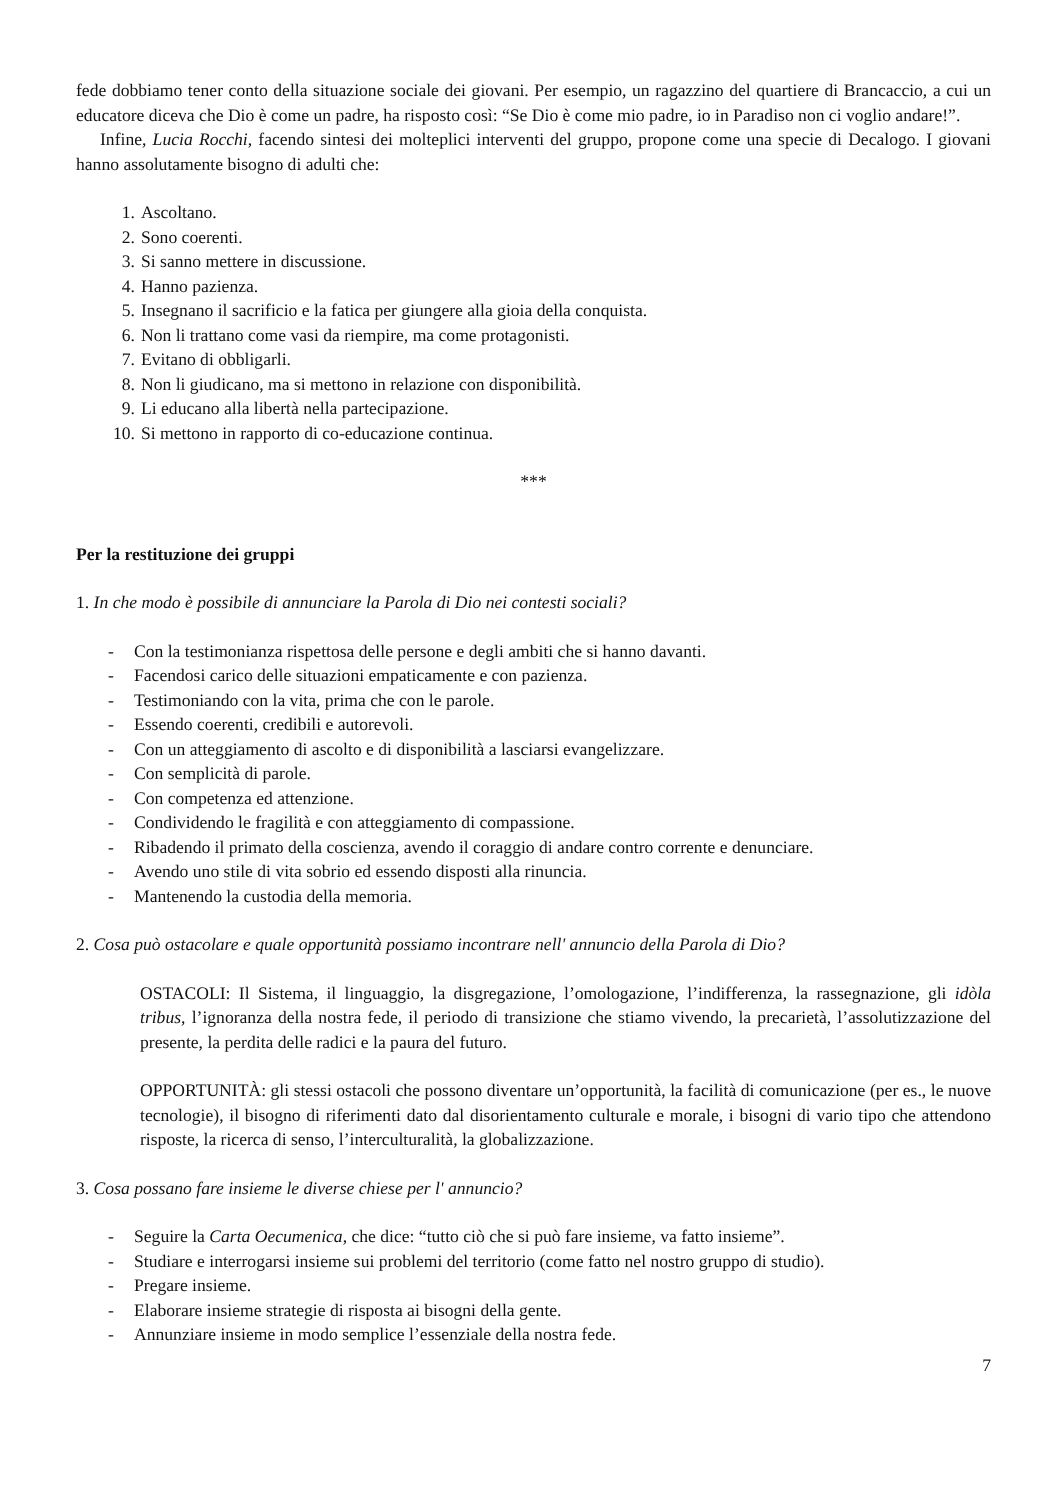fede dobbiamo tener conto della situazione sociale dei giovani. Per esempio, un ragazzino del quartiere di Brancaccio, a cui un educatore diceva che Dio è come un padre, ha risposto così: “Se Dio è come mio padre, io in Paradiso non ci voglio andare!”.
Infine, Lucia Rocchi, facendo sintesi dei molteplici interventi del gruppo, propone come una specie di Decalogo. I giovani hanno assolutamente bisogno di adulti che:
1. Ascoltano.
2. Sono coerenti.
3. Si sanno mettere in discussione.
4. Hanno pazienza.
5. Insegnano il sacrificio e la fatica per giungere alla gioia della conquista.
6. Non li trattano come vasi da riempire, ma come protagonisti.
7. Evitano di obbligarli.
8. Non li giudicano, ma si mettono in relazione con disponibilità.
9. Li educano alla libertà nella partecipazione.
10. Si mettono in rapporto di co-educazione continua.
***
Per la restituzione dei gruppi
1. In che modo è possibile di annunciare la Parola di Dio nei contesti sociali?
- Con la testimonianza rispettosa delle persone e degli ambiti che si hanno davanti.
- Facendosi carico delle situazioni empaticamente e con pazienza.
- Testimoniando con la vita, prima che con le parole.
- Essendo coerenti, credibili e autorevoli.
- Con un atteggiamento di ascolto e di disponibilità a lasciarsi evangelizzare.
- Con semplicità di parole.
- Con competenza ed attenzione.
- Condividendo le fragilità e con atteggiamento di compassione.
- Ribadendo il primato della coscienza, avendo il coraggio di andare contro corrente e denunciare.
- Avendo uno stile di vita sobrio ed essendo disposti alla rinuncia.
- Mantenendo la custodia della memoria.
2. Cosa può ostacolare e quale opportunità possiamo incontrare nell' annuncio della Parola di Dio?
OSTACOLI: Il Sistema, il linguaggio, la disgregazione, l’omologazione, l’indifferenza, la rassegnazione, gli idòla tribus, l’ignoranza della nostra fede, il periodo di transizione che stiamo vivendo, la precarietà, l’assolutizzazione del presente, la perdita delle radici e la paura del futuro.
OPPORTUNITÀ: gli stessi ostacoli che possono diventare un’opportunità, la facilità di comunicazione (per es., le nuove tecnologie), il bisogno di riferimenti dato dal disorientamento culturale e morale, i bisogni di vario tipo che attendono risposte, la ricerca di senso, l’interculturalità, la globalizzazione.
3. Cosa possano fare insieme le diverse chiese per l' annuncio?
- Seguire la Carta Oecumenica, che dice: “tutto ciò che si può fare insieme, va fatto insieme”.
- Studiare e interrogarsi insieme sui problemi del territorio (come fatto nel nostro gruppo di studio).
- Pregare insieme.
- Elaborare insieme strategie di risposta ai bisogni della gente.
- Annunziare insieme in modo semplice l’essenziale della nostra fede.
7